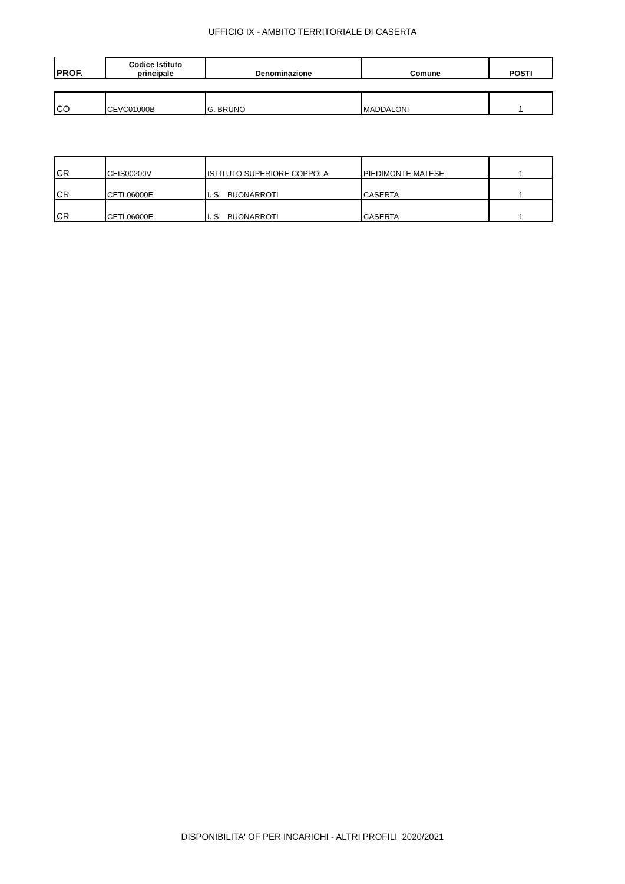UFFICIO IX - AMBITO TERRITORIALE DI CASERTA
| PROF. | Codice Istituto principale | Denominazione | Comune | POSTI |
| --- | --- | --- | --- | --- |
| CO | CEVC01000B | G. BRUNO | MADDALONI | 1 |
| CR | CEIS00200V | ISTITUTO SUPERIORE COPPOLA | PIEDIMONTE MATESE | 1 |
| CR | CETL06000E | I. S. BUONARROTI | CASERTA | 1 |
| CR | CETL06000E | I. S. BUONARROTI | CASERTA | 1 |
DISPONIBILITA' OF PER INCARICHI - ALTRI PROFILI 2020/2021